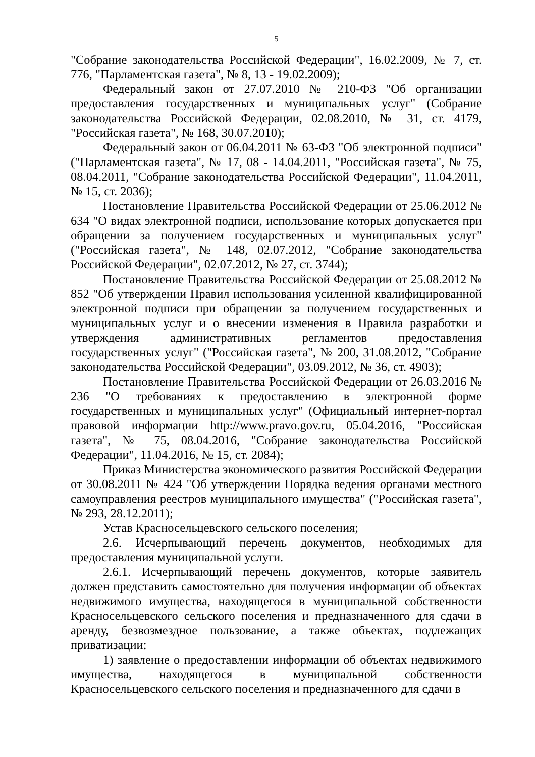5
"Собрание законодательства Российской Федерации", 16.02.2009, № 7, ст. 776, "Парламентская газета", № 8, 13 - 19.02.2009);
Федеральный закон от 27.07.2010 № 210-ФЗ "Об организации предоставления государственных и муниципальных услуг" (Собрание законодательства Российской Федерации, 02.08.2010, № 31, ст. 4179, "Российская газета", № 168, 30.07.2010);
Федеральный закон от 06.04.2011 № 63-ФЗ "Об электронной подписи" ("Парламентская газета", № 17, 08 - 14.04.2011, "Российская газета", № 75, 08.04.2011, "Собрание законодательства Российской Федерации", 11.04.2011, № 15, ст. 2036);
Постановление Правительства Российской Федерации от 25.06.2012 № 634 "О видах электронной подписи, использование которых допускается при обращении за получением государственных и муниципальных услуг" ("Российская газета", № 148, 02.07.2012, "Собрание законодательства Российской Федерации", 02.07.2012, № 27, ст. 3744);
Постановление Правительства Российской Федерации от 25.08.2012 № 852 "Об утверждении Правил использования усиленной квалифицированной электронной подписи при обращении за получением государственных и муниципальных услуг и о внесении изменения в Правила разработки и утверждения административных регламентов предоставления государственных услуг" ("Российская газета", № 200, 31.08.2012, "Собрание законодательства Российской Федерации", 03.09.2012, № 36, ст. 4903);
Постановление Правительства Российской Федерации от 26.03.2016 № 236 "О требованиях к предоставлению в электронной форме государственных и муниципальных услуг" (Официальный интернет-портал правовой информации http://www.pravo.gov.ru, 05.04.2016, "Российская газета", № 75, 08.04.2016, "Собрание законодательства Российской Федерации", 11.04.2016, № 15, ст. 2084);
Приказ Министерства экономического развития Российской Федерации от 30.08.2011 № 424 "Об утверждении Порядка ведения органами местного самоуправления реестров муниципального имущества" ("Российская газета", № 293, 28.12.2011);
Устав Красносельцевского сельского поселения;
2.6. Исчерпывающий перечень документов, необходимых для предоставления муниципальной услуги.
2.6.1. Исчерпывающий перечень документов, которые заявитель должен представить самостоятельно для получения информации об объектах недвижимого имущества, находящегося в муниципальной собственности Красносельцевского сельского поселения и предназначенного для сдачи в аренду, безвозмездное пользование, а также объектах, подлежащих приватизации:
1) заявление о предоставлении информации об объектах недвижимого имущества, находящегося в муниципальной собственности Красносельцевского сельского поселения и предназначенного для сдачи в